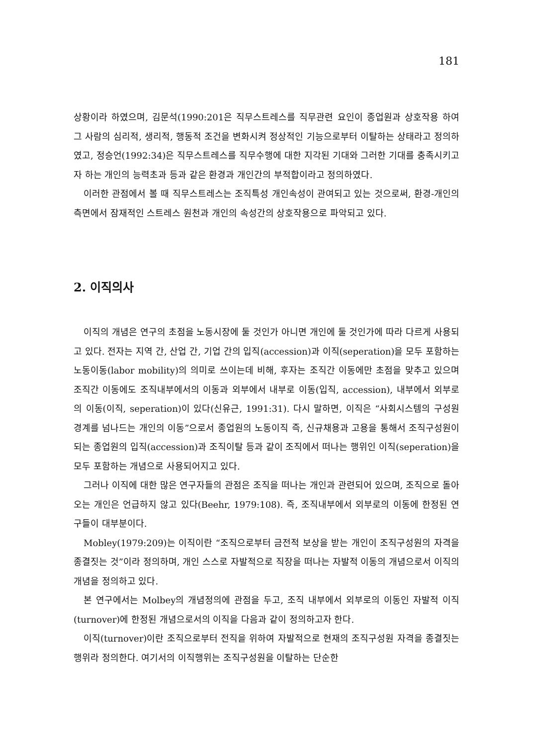181
상황이라 하였으며, 김문석(1990:201은 직무스트레스를 직무관련 요인이 종업원과 상호작용 하여 그 사람의 심리적, 생리적, 행동적 조건을 변화시켜 정상적인 기능으로부터 이탈하는 상태라고 정의하였고, 정승언(1992:34)은 직무스트레스를 직무수행에 대한 지각된 기대와 그러한 기대를 충족시키고자 하는 개인의 능력초과 등과 같은 환경과 개인간의 부적합이라고 정의하였다.
이러한 관점에서 볼 때 직무스트레스는 조직특성 개인속성이 관여되고 있는 것으로써, 환경-개인의 측면에서 잠재적인 스트레스 원천과 개인의 속성간의 상호작용으로 파악되고 있다.
2. 이직의사
이직의 개념은 연구의 초점을 노동시장에 둘 것인가 아니면 개인에 둘 것인가에 따라 다르게 사용되고 있다. 전자는 지역 간, 산업 간, 기업 간의 입직(accession)과 이직(seperation)을 모두 포함하는 노동이동(labor mobility)의 의미로 쓰이는데 비해, 후자는 조직간 이동에만 초점을 맞추고 있으며 조직간 이동에도 조직내부에서의 이동과 외부에서 내부로 이동(입직, accession), 내부에서 외부로의 이동(이직, seperation)이 있다(신유근, 1991:31). 다시 말하면, 이직은 “사회시스템의 구성원 경계를 넘나드는 개인의 이동”으로서 종업원의 노동이직 즉, 신규채용과 고용을 통해서 조직구성원이 되는 종업원의 입직(accession)과 조직이탈 등과 같이 조직에서 떠나는 행위인 이직(seperation)을 모두 포함하는 개념으로 사용되어지고 있다.
그러나 이직에 대한 많은 연구자들의 관점은 조직을 떠나는 개인과 관련되어 있으며, 조직으로 돌아오는 개인은 언급하지 않고 있다(Beehr, 1979:108). 즉, 조직내부에서 외부로의 이동에 한정된 연구들이 대부분이다.
Mobley(1979:209)는 이직이란 “조직으로부터 금전적 보상을 받는 개인이 조직구성원의 자격을 종결짓는 것”이라 정의하며, 개인 스스로 자발적으로 직장을 떠나는 자발적 이동의 개념으로서 이직의 개념을 정의하고 있다.
본 연구에서는 Molbey의 개념정의에 관점을 두고, 조직 내부에서 외부로의 이동인 자발적 이직(turnover)에 한정된 개념으로서의 이직을 다음과 같이 정의하고자 한다.
이직(turnover)이란 조직으로부터 전직을 위하여 자발적으로 현재의 조직구성원 자격을 종결짓는 행위라 정의한다. 여기서의 이직행위는 조직구성원을 이탈하는 단순한